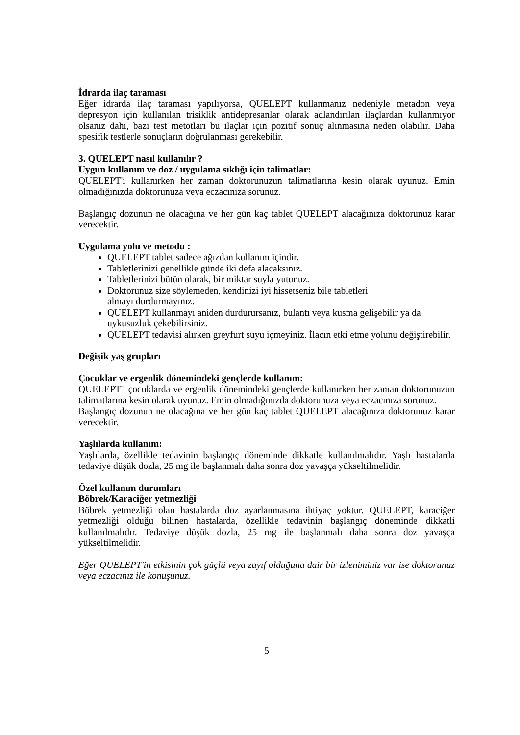İdrarda ilaç taraması
Eğer idrarda ilaç taraması yapılıyorsa, QUELEPT kullanmanız nedeniyle metadon veya depresyon için kullanılan trisiklik antidepresanlar olarak adlandırılan ilaçlardan kullanmıyor olsanız dahi, bazı test metotları bu ilaçlar için pozitif sonuç alınmasına neden olabilir. Daha spesifik testlerle sonuçların doğrulanması gerekebilir.
3. QUELEPT nasıl kullanılır ?
Uygun kullanım ve doz / uygulama sıklığı için talimatlar:
QUELEPT'i kullanırken her zaman doktorunuzun talimatlarına kesin olarak uyunuz. Emin olmadığınızda doktorunuza veya eczacınıza sorunuz.
Başlangıç dozunun ne olacağına ve her gün kaç tablet QUELEPT alacağınıza doktorunuz karar verecektir.
Uygulama yolu ve metodu :
QUELEPT tablet sadece ağızdan kullanım içindir.
Tabletlerinizi genellikle günde iki defa alacaksınız.
Tabletlerinizi bütün olarak, bir miktar suyla yutunuz.
Doktorunuz size söylemeden, kendinizi iyi hissetseniz bile tabletleri
almayı durdurmayınız.
QUELEPT kullanmayı aniden durdurursanız, bulantı veya kusma gelişebilir ya da uykusuzluk çekebilirsiniz.
QUELEPT tedavisi alırken greyfurt suyu içmeyiniz. İlacın etki etme yolunu değiştirebilir.
Değişik yaş grupları
Çocuklar ve ergenlik dönemindeki gençlerde kullanım:
QUELEPT'i çocuklarda ve ergenlik dönemindeki gençlerde kullanırken her zaman doktorunuzun talimatlarına kesin olarak uyunuz. Emin olmadığınızda doktorunuza veya eczacınıza sorunuz.
Başlangıç dozunun ne olacağına ve her gün kaç tablet QUELEPT alacağınıza doktorunuz karar verecektir.
Yaşlılarda kullanım:
Yaşlılarda, özellikle tedavinin başlangıç döneminde dikkatle kullanılmalıdır. Yaşlı hastalarda tedaviye düşük dozla, 25 mg ile başlanmalı daha sonra doz yavaşça yükseltilmelidir.
Özel kullanım durumları
Böbrek/Karaciğer yetmezliği
Böbrek yetmezliği olan hastalarda doz ayarlanmasına ihtiyaç yoktur. QUELEPT, karaciğer yetmezliği olduğu bilinen hastalarda, özellikle tedavinin başlangıç döneminde dikkatli kullanılmalıdır. Tedaviye düşük dozla, 25 mg ile başlanmalı daha sonra doz yavaşça yükseltilmelidir.
Eğer QUELEPT'in etkisinin çok güçlü veya zayıf olduğuna dair bir izleniminiz var ise doktorunuz veya eczacınız ile konuşunuz.
5